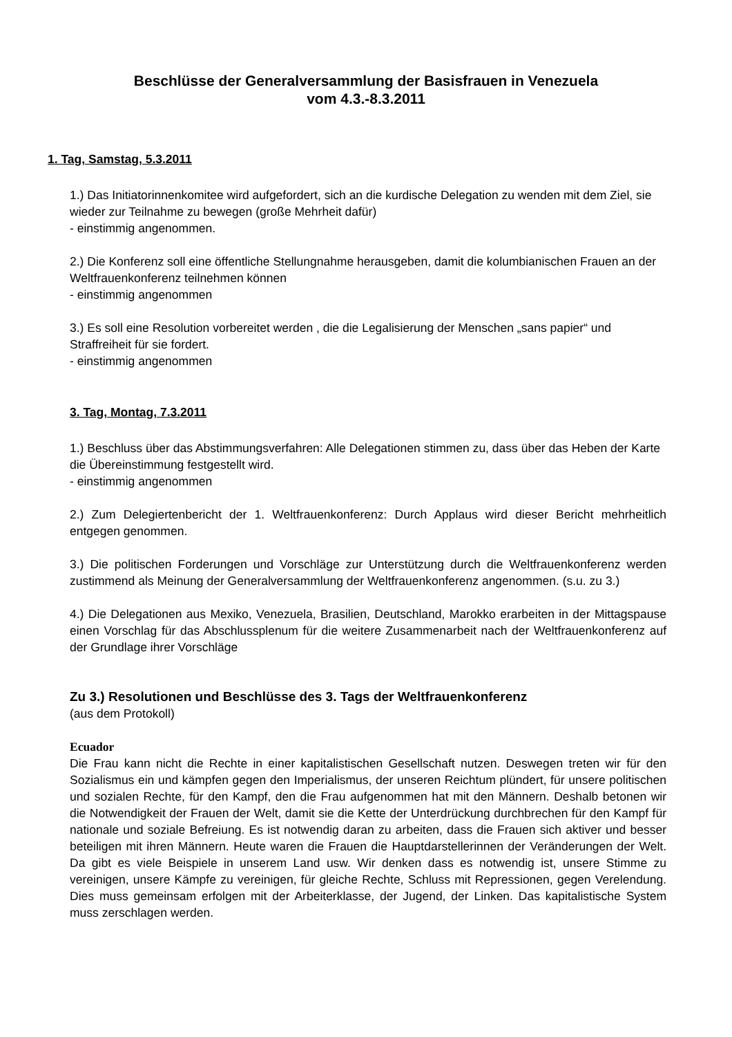Beschlüsse der Generalversammlung der Basisfrauen in Venezuela
vom 4.3.-8.3.2011
1. Tag, Samstag, 5.3.2011
1.) Das Initiatorinnenkomitee wird aufgefordert, sich an die kurdische Delegation zu wenden mit dem Ziel, sie wieder zur Teilnahme zu bewegen (große Mehrheit dafür)
- einstimmig angenommen.
2.) Die Konferenz soll eine öffentliche Stellungnahme herausgeben, damit die kolumbianischen Frauen an der Weltfrauenkonferenz teilnehmen können
- einstimmig angenommen
3.) Es soll eine Resolution vorbereitet werden , die die Legalisierung der Menschen „sans papier“ und Straffreiheit für sie fordert.
- einstimmig angenommen
3. Tag, Montag, 7.3.2011
1.) Beschluss über das Abstimmungsverfahren: Alle Delegationen stimmen zu, dass über das Heben der Karte die Übereinstimmung festgestellt wird.
- einstimmig angenommen
2.) Zum Delegiertenbericht der 1. Weltfrauenkonferenz: Durch Applaus wird dieser Bericht mehrheitlich entgegen genommen.
3.) Die politischen Forderungen und Vorschläge zur Unterstützung durch die Weltfrauenkonferenz werden zustimmend als Meinung der Generalversammlung der Weltfrauenkonferenz angenommen. (s.u. zu 3.)
4.) Die Delegationen aus Mexiko, Venezuela, Brasilien, Deutschland, Marokko erarbeiten in der Mittagspause einen Vorschlag für das Abschlussplenum für die weitere Zusammenarbeit nach der Weltfrauenkonferenz auf der Grundlage ihrer Vorschläge
Zu 3.) Resolutionen und Beschlüsse des 3. Tags der Weltfrauenkonferenz
(aus dem Protokoll)
Ecuador
Die Frau kann nicht die Rechte in einer kapitalistischen Gesellschaft nutzen. Deswegen treten wir für den Sozialismus ein und kämpfen gegen den Imperialismus, der unseren Reichtum plündert, für unsere politischen und sozialen Rechte, für den Kampf, den die Frau aufgenommen hat mit den Männern. Deshalb betonen wir die Notwendigkeit der Frauen der Welt, damit sie die Kette der Unterdrückung durchbrechen für den Kampf für nationale und soziale Befreiung. Es ist notwendig daran zu arbeiten, dass die Frauen sich aktiver und besser beteiligen mit ihren Männern. Heute waren die Frauen die Hauptdarstellerinnen der Veränderungen der Welt. Da gibt es viele Beispiele in unserem Land usw. Wir denken dass es notwendig ist, unsere Stimme zu vereinigen, unsere Kämpfe zu vereinigen, für gleiche Rechte, Schluss mit Repressionen, gegen Verelendung. Dies muss gemeinsam erfolgen mit der Arbeiterklasse, der Jugend, der Linken. Das kapitalistische System muss zerschlagen werden.